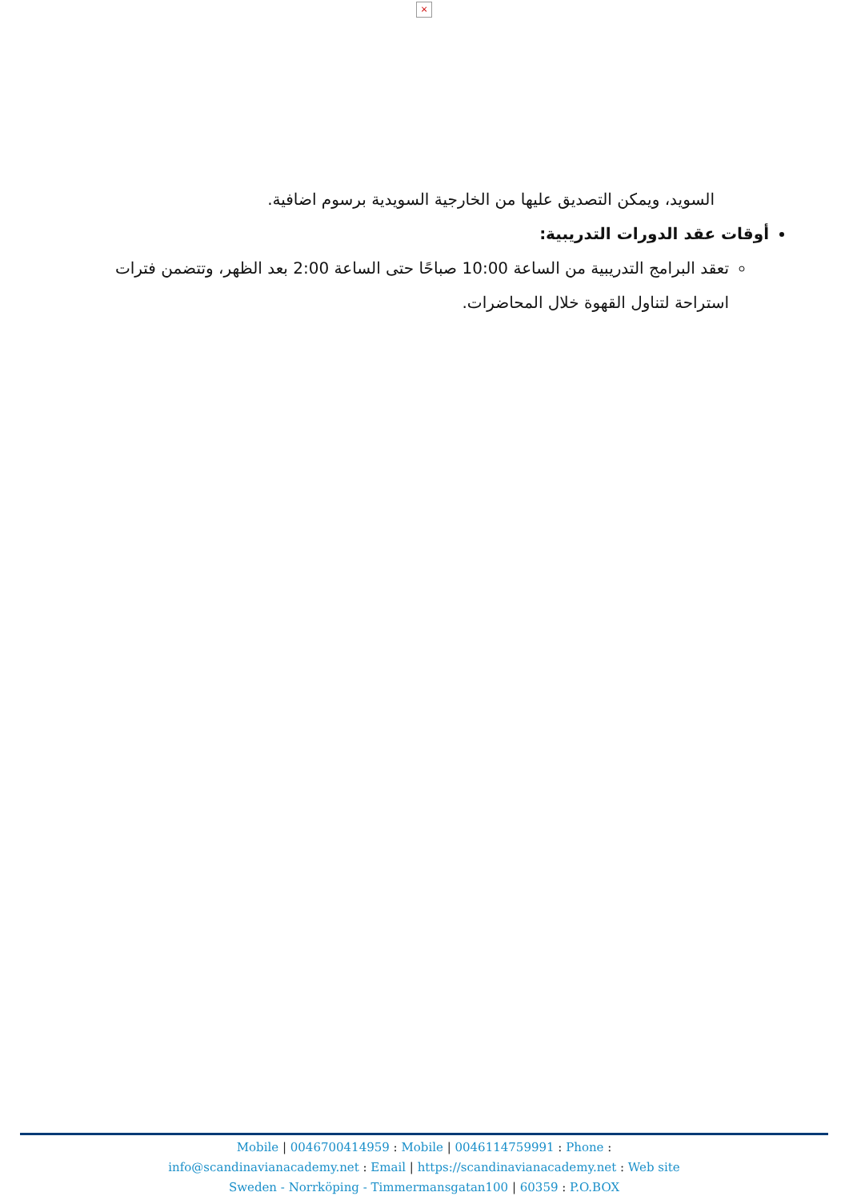×
السويد، ويمكن التصديق عليها من الخارجية السويدية برسوم اضافية.
أوقات عقد الدورات التدريبية:
تعقد البرامج التدريبية من الساعة 10:00 صباحًا حتى الساعة 2:00 بعد الظهر، وتتضمن فترات استراحة لتناول القهوة خلال المحاضرات.
Mobile | 0046700414959 : Mobile | 0046114759991 : Phone :
info@scandinavianacademy.net : Email | https://scandinavianacademy.net : Web site
Sweden - Norrköping - Timmermansgatan100 | 60359 : P.O.BOX